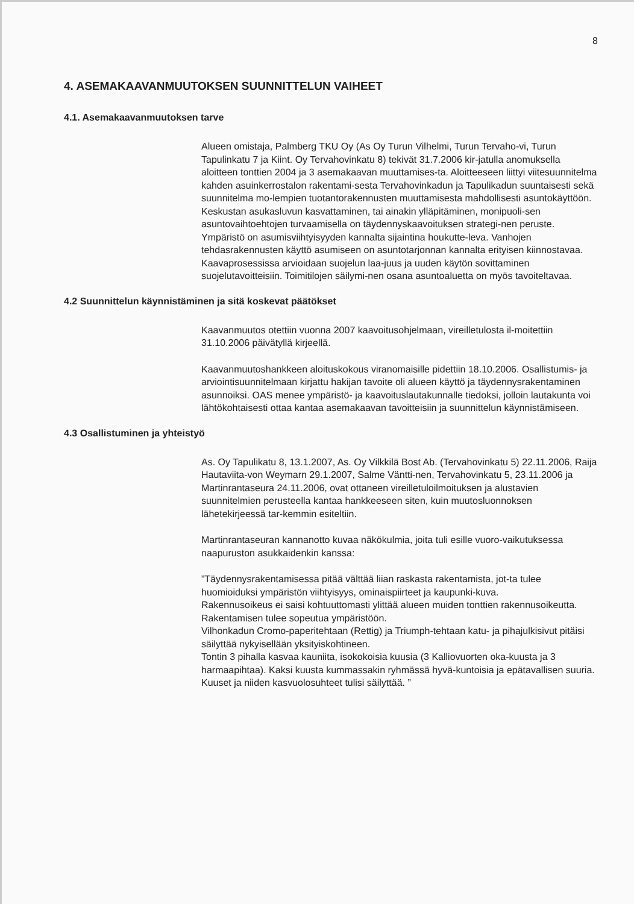8
4. ASEMAKAAVANMUUTOKSEN SUUNNITTELUN VAIHEET
4.1. Asemakaavanmuutoksen tarve
Alueen omistaja, Palmberg TKU Oy (As Oy Turun Vilhelmi, Turun Tervaho-vi, Turun Tapulinkatu 7 ja Kiint. Oy Tervahovinkatu 8) tekivät 31.7.2006 kir-jatulla anomuksella aloitteen tonttien 2004 ja 3 asemakaavan muuttamises-ta. Aloitteeseen liittyi viitesuunnitelma kahden asuinkerrostalon rakentami-sesta Tervahovinkadun ja Tapulikadun suuntaisesti sekä suunnitelma mo-lempien tuotantorakennusten muuttamisesta mahdollisesti asuntokäyttöön. Keskustan asukasluvun kasvattaminen, tai ainakin ylläpitäminen, monipuoli-sen asuntovaihtoehtojen turvaamisella on täydennyskaavoituksen strategi-nen peruste. Ympäristö on asumisviihtyisyyden kannalta sijaintina houkutte-leva. Vanhojen tehdasrakennusten käyttö asumiseen on asuntotarjonnan kannalta erityisen kiinnostavaa. Kaavaprosessissa arvioidaan suojelun laa-juus ja uuden käytön sovittaminen suojelutavoitteisiin. Toimitilojen säilymi-nen osana asuntoaluetta on myös tavoiteltavaa.
4.2 Suunnittelun käynnistäminen ja sitä koskevat päätökset
Kaavanmuutos otettiin vuonna 2007 kaavoitusohjelmaan, vireilletulosta il-moitettiin 31.10.2006 päivätyllä kirjeellä.
Kaavanmuutoshankkeen aloituskokous viranomaisille pidettiin 18.10.2006. Osallistumis- ja arviointisuunnitelmaan kirjattu hakijan tavoite oli alueen käyttö ja täydennysrakentaminen asunnoiksi. OAS menee ympäristö- ja kaavoituslautakunnalle tiedoksi, jolloin lautakunta voi lähtökohtaisesti ottaa kantaa asemakaavan tavoitteisiin ja suunnittelun käynnistämiseen.
4.3 Osallistuminen ja yhteistyö
As. Oy Tapulikatu 8, 13.1.2007, As. Oy Vilkkilä Bost Ab. (Tervahovinkatu 5) 22.11.2006, Raija Hautaviita-von Weymarn 29.1.2007, Salme Väntti-nen, Tervahovinkatu 5, 23.11.2006 ja Martinrantaseura 24.11.2006, ovat ottaneen vireilletuloilmoituksen ja alustavien suunnitelmien perusteella kantaa hankkeeseen siten, kuin muutosluonnoksen lähetekirjeessä tar-kemmin esiteltiin.
Martinrantaseuran kannanotto kuvaa näkökulmia, joita tuli esille vuoro-vaikutuksessa naapuruston asukkaidenkin kanssa:
”Täydennysrakentamisessa pitää välttää liian raskasta rakentamista, jot-ta tulee huomioiduksi ympäristön viihtyisyys, ominaispiirteet ja kaupunki-kuva.
Rakennusoikeus ei saisi kohtuuttomasti ylittää alueen muiden tonttien rakennusoikeutta. Rakentamisen tulee sopeutua ympäristöön.
Vilhonkadun Cromo-paperitehtaan (Rettig) ja Triumph-tehtaan katu- ja pihajulkisivut pitäisi säilyttää nykyisellään yksityiskohtineen.
Tontin 3 pihalla kasvaa kauniita, isokokoisia kuusia (3 Kalliovuorten oka-kuusta ja 3 harmaapihtaa). Kaksi kuusta kummassakin ryhmässä hyvä-kuntoisia ja epätavallisen suuria. Kuuset ja niiden kasvuolosuhteet tulisi säilyttää. ”